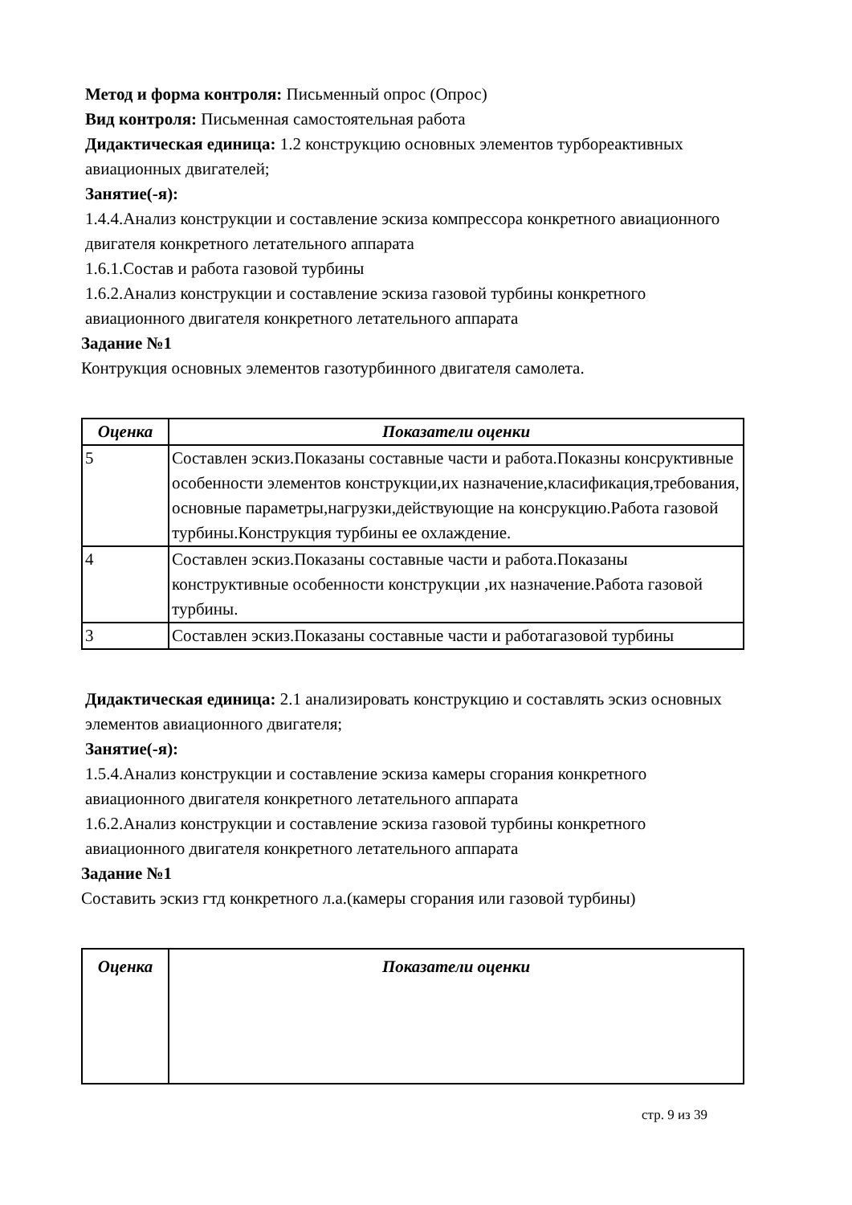Метод и форма контроля: Письменный опрос (Опрос)
Вид контроля: Письменная самостоятельная работа
Дидактическая единица: 1.2 конструкцию основных элементов турбореактивных авиационных двигателей;
Занятие(-я):
1.4.4.Анализ конструкции и составление эскиза компрессора конкретного авиационного двигателя конкретного летательного аппарата
1.6.1.Состав и работа газовой турбины
1.6.2.Анализ конструкции и составление эскиза газовой турбины конкретного авиационного двигателя конкретного летательного аппарата
Задание №1
Контрукция основных элементов газотурбинного двигателя самолета.
| Оценка | Показатели оценки |
| --- | --- |
| 5 | Составлен эскиз.Показаны составные части и работа.Показны консруктивные особенности элементов конструкции,их назначение,класификация,требования, основные параметры,нагрузки,действующие на консрукцию.Работа газовой турбины.Конструкция турбины ее охлаждение. |
| 4 | Составлен эскиз.Показаны составные части и работа.Показаны конструктивные особенности конструкции ,их назначение.Работа газовой турбины. |
| 3 | Составлен эскиз.Показаны составные части и работагазовой турбины |
Дидактическая единица: 2.1 анализировать конструкцию и составлять эскиз основных элементов авиационного двигателя;
Занятие(-я):
1.5.4.Анализ конструкции и составление эскиза камеры сгорания конкретного авиационного двигателя конкретного летательного аппарата
1.6.2.Анализ конструкции и составление эскиза газовой турбины конкретного авиационного двигателя конкретного летательного аппарата
Задание №1
Составить эскиз гтд конкретного л.а.(камеры сгорания или газовой турбины)
| Оценка | Показатели оценки |
| --- | --- |
стр. 9 из 39